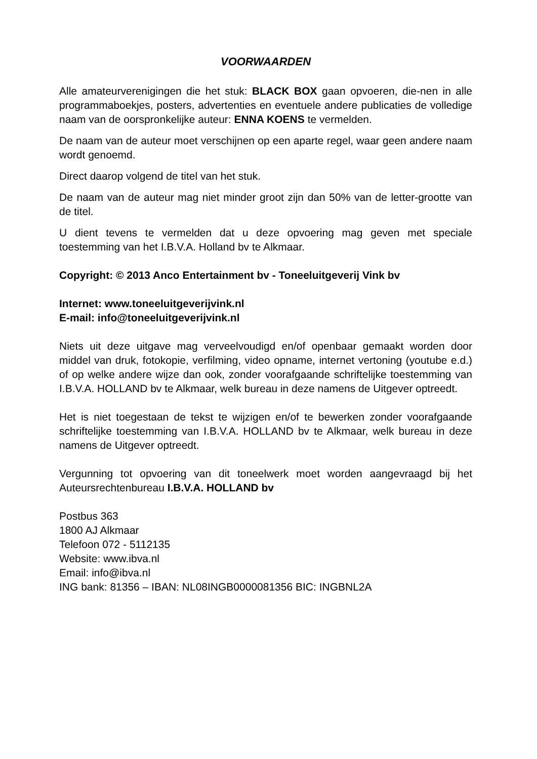VOORWAARDEN
Alle amateurverenigingen die het stuk: BLACK BOX gaan opvoeren, die-nen in alle programmaboekjes, posters, advertenties en eventuele andere publicaties de volledige naam van de oorspronkelijke auteur: ENNA KOENS te vermelden.
De naam van de auteur moet verschijnen op een aparte regel, waar geen andere naam wordt genoemd.
Direct daarop volgend de titel van het stuk.
De naam van de auteur mag niet minder groot zijn dan 50% van de letter-grootte van de titel.
U dient tevens te vermelden dat u deze opvoering mag geven met speciale toestemming van het I.B.V.A. Holland bv te Alkmaar.
Copyright: © 2013 Anco Entertainment bv - Toneeluitgeverij Vink bv
Internet: www.toneeluitgeverijvink.nl
E-mail: info@toneeluitgeverijvink.nl
Niets uit deze uitgave mag verveelvoudigd en/of openbaar gemaakt worden door middel van druk, fotokopie, verfilming, video opname, internet vertoning (youtube e.d.) of op welke andere wijze dan ook, zonder voorafgaande schriftelijke toestemming van I.B.V.A. HOLLAND bv te Alkmaar, welk bureau in deze namens de Uitgever optreedt.
Het is niet toegestaan de tekst te wijzigen en/of te bewerken zonder voorafgaande schriftelijke toestemming van I.B.V.A. HOLLAND bv te Alkmaar, welk bureau in deze namens de Uitgever optreedt.
Vergunning tot opvoering van dit toneelwerk moet worden aangevraagd bij het Auteursrechtenbureau I.B.V.A. HOLLAND bv
Postbus 363
1800 AJ Alkmaar
Telefoon 072 - 5112135
Website: www.ibva.nl
Email: info@ibva.nl
ING bank: 81356 – IBAN: NL08INGB0000081356 BIC: INGBNL2A